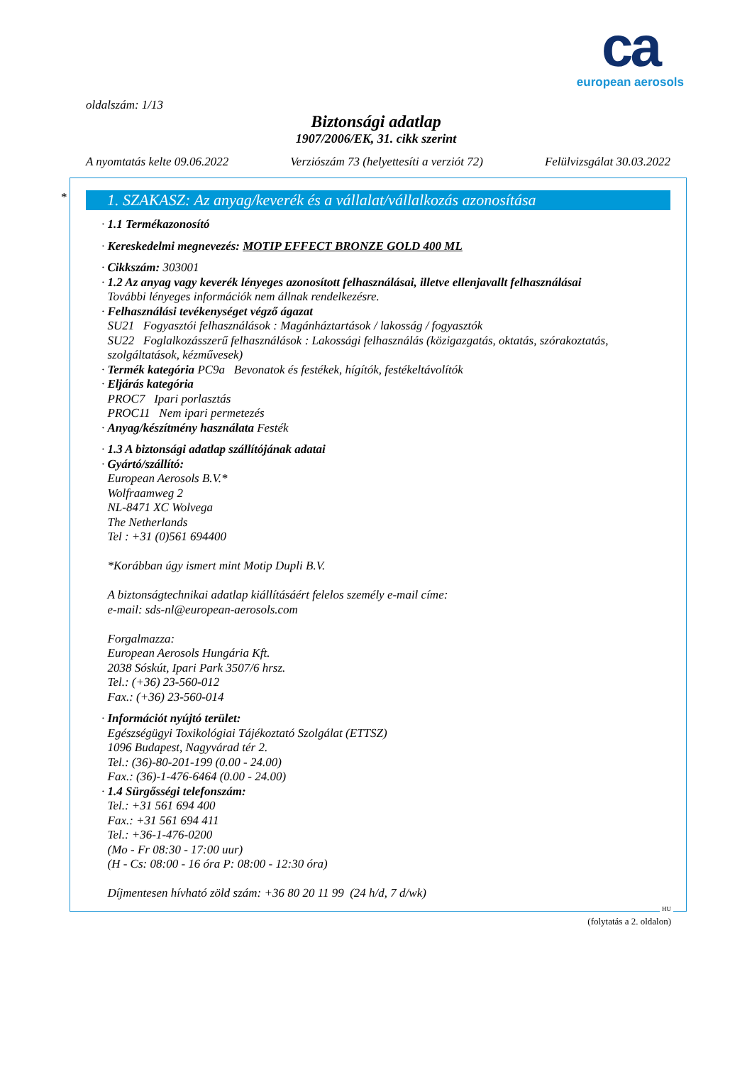ca
european aerosols
oldalszám: 1/13
Biztonsági adatlap
1907/2006/EK, 31. cikk szerint
A nyomtatás kelte 09.06.2022 Verziószám 73 (helyettesíti a verziót 72) Felülvizsgálat 30.03.2022
*
1. SZAKASZ: Az anyag/keverék és a vállalat/vállalkozás azonosítása
· 1.1 Termékazonosító
· Kereskedelmi megnevezés: MOTIP EFFECT BRONZE GOLD 400 ML
· Cikkszám: 303001
· 1.2 Az anyag vagy keverék lényeges azonosított felhasználásai, illetve ellenjavallt felhasználásai
További lényeges információk nem állnak rendelkezésre.
· Felhasználási tevékenységet végző ágazat
SU21 Fogyasztói felhasználások : Magánháztartások / lakosság / fogyasztók
SU22 Foglalkozásszerű felhasználások : Lakossági felhasználás (közigazgatás, oktatás, szórakoztatás,
szolgáltatások, kézművesek)
· Termék kategória PC9a Bevonatok és festékek, hígítók, festékeltávolítók
· Eljárás kategória
PROC7 Ipari porlasztás
PROC11 Nem ipari permetezés
· Anyag/készítmény használata Festék
· 1.3 A biztonsági adatlap szállítójának adatai
· Gyártó/szállító:
European Aerosols B.V.*
Wolfraamweg 2
NL-8471 XC Wolvega
The Netherlands
Tel : +31 (0)561 694400
*Korábban úgy ismert mint Motip Dupli B.V.
A biztonságtechnikai adatlap kiállításáért felelos személy e-mail címe:
e-mail: sds-nl@european-aerosols.com
Forgalmazza:
European Aerosols Hungária Kft.
2038 Sóskút, Ipari Park 3507/6 hrsz.
Tel.: (+36) 23-560-012
Fax.: (+36) 23-560-014
· Információt nyújtó terület:
Egészségügyi Toxikológiai Tájékoztató Szolgálat (ETTSZ)
1096 Budapest, Nagyvárad tér 2.
Tel.: (36)-80-201-199 (0.00 - 24.00)
Fax.: (36)-1-476-6464 (0.00 - 24.00)
· 1.4 Sürgősségi telefonszám:
Tel.: +31 561 694 400
Fax.: +31 561 694 411
Tel.: +36-1-476-0200
(Mo - Fr 08:30 - 17:00 uur)
(H - Cs: 08:00 - 16 óra P: 08:00 - 12:30 óra)
Díjmentesen hívható zöld szám: +36 80 20 11 99 (24 h/d, 7 d/wk)
HU
(folytatás a 2. oldalon)